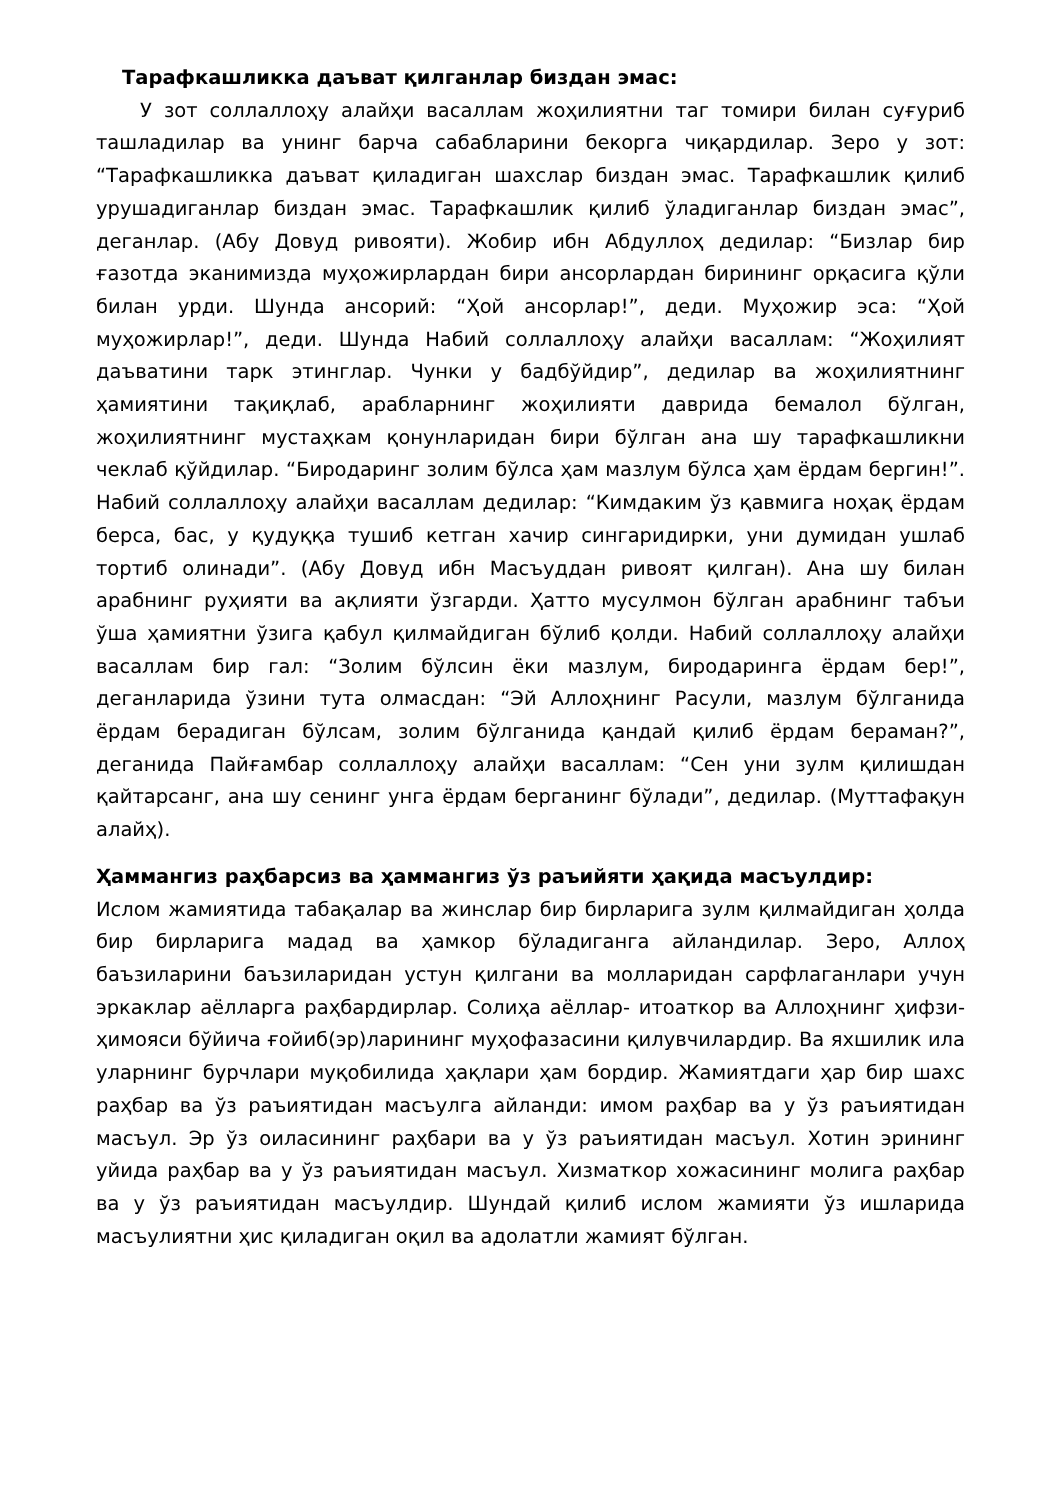Тарафкашликка даъват қилганлар биздан эмас:
У зот соллаллоҳу алайҳи васаллам жоҳилиятни таг томири билан суғуриб ташладилар ва унинг барча сабабларини бекорга чиқардилар. Зеро у зот: “Тарафкашликка даъват қиладиган шахслар биздан эмас. Тарафкашлик қилиб урушадиганлар биздан эмас. Тарафкашлик қилиб ўладиганлар биздан эмас”, деганлар. (Абу Довуд ривояти). Жобир ибн Абдуллоҳ дедилар: “Бизлар бир ғазотда эканимизда муҳожирлардан бири ансорлардан бирининг орқасига қўли билан урди. Шунда ансорий: “Ҳой ансорлар!”, деди. Муҳожир эса: “Ҳой муҳожирлар!”, деди. Шунда Набий соллаллоҳу алайҳи васаллам: “Жоҳилият даъватини тарк этинглар. Чунки у бадбўйдир”, дедилар ва жоҳилиятнинг ҳамиятини тақиқлаб, арабларнинг жоҳилияти даврида бемалол бўлган, жоҳилиятнинг мустаҳкам қонунларидан бири бўлган ана шу тарафкашликни чеклаб қўйдилар. “Биродаринг золим бўлса ҳам мазлум бўлса ҳам ёрдам бергин!”. Набий соллаллоҳу алайҳи васаллам дедилар: “Кимдаким ўз қавмига ноҳақ ёрдам берса, бас, у қудуққа тушиб кетган хачир сингаридирки, уни думидан ушлаб тортиб олинади”. (Абу Довуд ибн Масъуддан ривоят қилган). Ана шу билан арабнинг руҳияти ва ақлияти ўзгарди. Ҳатто мусулмон бўлган арабнинг табъи ўша ҳамиятни ўзига қабул қилмайдиган бўлиб қолди. Набий соллаллоҳу алайҳи васаллам бир гал: “Золим бўлсин ёки мазлум, биродаринга ёрдам бер!”, деганларида ўзини тута олмасдан: “Эй Аллоҳнинг Расули, мазлум бўлганида ёрдам берадиган бўлсам, золим бўлганида қандай қилиб ёрдам бераман?”, деганида Пайғамбар соллаллоҳу алайҳи васаллам: “Сен уни зулм қилишдан қайтарсанг, ана шу сенинг унга ёрдам берганинг бўлади”, дедилар. (Муттафақун алайҳ).
Ҳаммангиз раҳбарсиз ва ҳаммангиз ўз раъийяти ҳақида масъулдир:
Ислом жамиятида табақалар ва жинслар бир бирларига зулм қилмайдиган ҳолда бир бирларига мадад ва ҳамкор бўладиганга айландилар. Зеро, Аллоҳ баъзиларини баъзиларидан устун қилгани ва молларидан сарфлаганлари учун эркаклар аёлларга раҳбардирлар. Солиҳа аёллар- итоаткор ва Аллоҳнинг ҳифзи-ҳимояси бўйича ғойиб(эр)ларининг муҳофазасини қилувчилардир. Ва яхшилик ила уларнинг бурчлари муқобилида ҳақлари ҳам бордир. Жамиятдаги ҳар бир шахс раҳбар ва ўз раъиятидан масъулга айланди: имом раҳбар ва у ўз раъиятидан масъул. Эр ўз оиласининг раҳбари ва у ўз раъиятидан масъул. Хотин эрининг уйида раҳбар ва у ўз раъиятидан масъул. Хизматкор хожасининг молига раҳбар ва у ўз раъиятидан масъулдир. Шундай қилиб ислом жамияти ўз ишларида масъулиятни ҳис қиладиган оқил ва адолатли жамият бўлган.